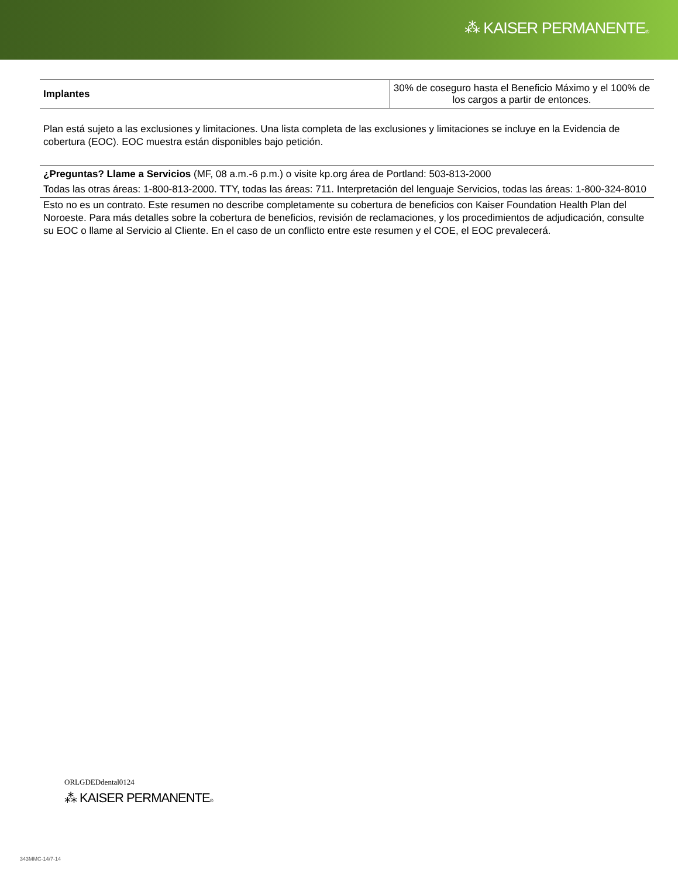⁂ KAISER PERMANENTE®
| Implantes | 30% de coseguro hasta el Beneficio Máximo y el 100% de los cargos a partir de entonces. |
Plan está sujeto a las exclusiones y limitaciones. Una lista completa de las exclusiones y limitaciones se incluye en la Evidencia de cobertura (EOC). EOC muestra están disponibles bajo petición.
¿Preguntas? Llame a Servicios (MF, 08 a.m.-6 p.m.) o visite kp.org área de Portland: 503-813-2000
Todas las otras áreas: 1-800-813-2000. TTY, todas las áreas: 711. Interpretación del lenguaje Servicios, todas las áreas: 1-800-324-8010
Esto no es un contrato. Este resumen no describe completamente su cobertura de beneficios con Kaiser Foundation Health Plan del Noroeste. Para más detalles sobre la cobertura de beneficios, revisión de reclamaciones, y los procedimientos de adjudicación, consulte su EOC o llame al Servicio al Cliente. En el caso de un conflicto entre este resumen y el COE, el EOC prevalecerá.
ORLGDEDdental0124
⁂ KAISER PERMANENTE®
343MMC-14/7-14